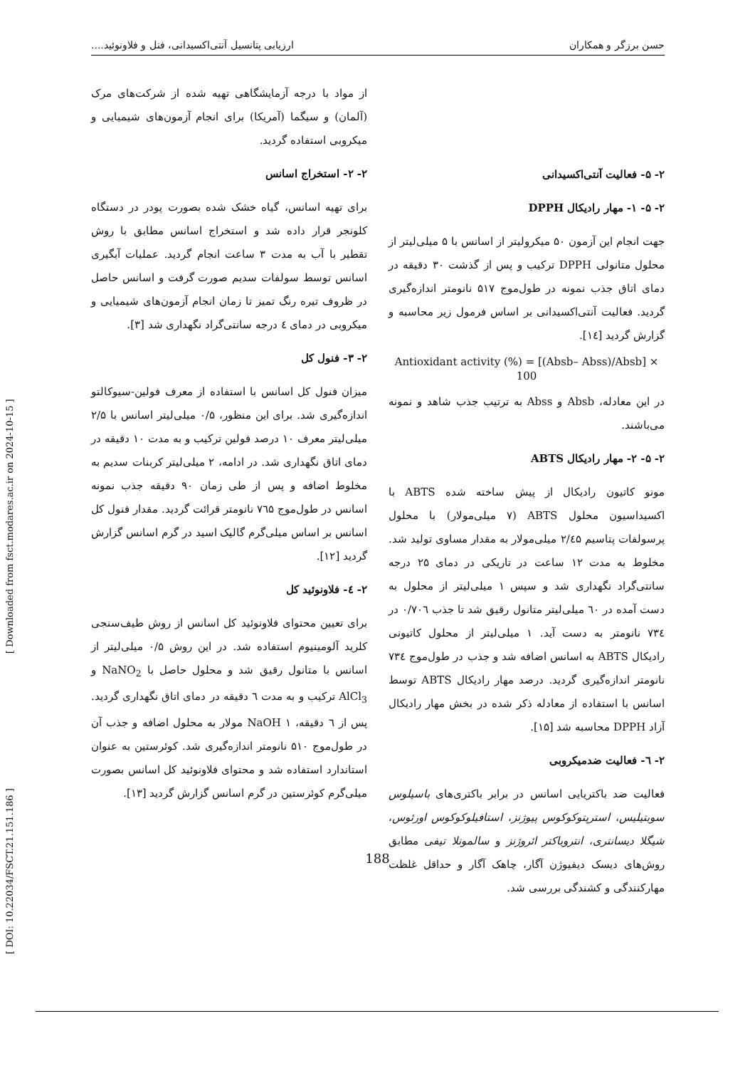حسن برزگر و همکاران ارزیابی پتانسیل آنتی‌اکسیدانی، فنل و فلاونوئید....
از مواد با درجه آزمایشگاهی تهیه شده از شرکت‌های مرک (آلمان) و سیگما (آمریکا) برای انجام آزمون‌های شیمیایی و میکروبی استفاده گردید.
۲- ۲- استخراج اسانس
برای تهیه اسانس، گیاه خشک شده بصورت پودر در دستگاه کلونجر قرار داده شد و استخراج اسانس مطابق با روش تقطیر با آب به مدت ۳ ساعت انجام گردید. عملیات آبگیری اسانس توسط سولفات سدیم صورت گرفت و اسانس حاصل در ظروف تیره رنگ تمیز تا زمان انجام آزمون‌های شیمیایی و میکروبی در دمای ٤ درجه سانتی‌گراد نگهداری شد [۳].
۲- ۳- فنول کل
میزان فنول کل اسانس با استفاده از معرف فولین-سیوکالتو اندازه‌گیری شد. برای این منظور، ۰/۵ میلی‌لیتر اسانس با ۲/۵ میلی‌لیتر معرف ۱۰ درصد فولین ترکیب و به مدت ۱۰ دقیقه در دمای اتاق نگهداری شد. در ادامه، ۲ میلی‌لیتر کربنات سدیم به مخلوط اضافه و پس از طی زمان ۹۰ دقیقه جذب نمونه اسانس در طول‌موج ۷٦۵ نانومتر قرائت گردید. مقدار فنول کل اسانس بر اساس میلی‌گرم گالیک اسید در گرم اسانس گزارش گردید [۱۲].
۲- ٤- فلاونوئید کل
برای تعیین محتوای فلاونوئید کل اسانس از روش طیف‌سنجی کلرید آلومینیوم استفاده شد. در این روش ۰/۵ میلی‌لیتر از اسانس با متانول رقیق شد و محلول حاصل با NaNO<sub>2</sub> و AlCl<sub>3</sub> ترکیب و به مدت ٦ دقیقه در دمای اتاق نگهداری گردید. پس از ٦ دقیقه، NaOH ۱ مولار به محلول اضافه و جذب آن در طول‌موج ۵۱۰ نانومتر اندازه‌گیری شد. کوئرستین به عنوان استاندارد استفاده شد و محتوای فلاونوئید کل اسانس بصورت میلی‌گرم کوئرستین در گرم اسانس گزارش گردید [۱۳].
۲- ۵- فعالیت آنتی‌اکسیدانی
۲- ۵- ۱- مهار رادیکال DPPH
جهت انجام این آزمون ۵۰ میکرولیتر از اسانس با ۵ میلی‌لیتر از محلول متانولی DPPH ترکیب و پس از گذشت ۳۰ دقیقه در دمای اتاق جذب نمونه در طول‌موج ۵۱۷ نانومتر اندازه‌گیری گردید. فعالیت آنتی‌اکسیدانی بر اساس فرمول زیر محاسبه و گزارش گردید [١٤].
Antioxidant activity (%) = [(Absb– Abss)/Absb] ×
100
در این معادله، Absb و Abss به ترتیب جذب شاهد و نمونه می‌باشند.
۲- ۵- ۲- مهار رادیکال ABTS
مونو کاتیون رادیکال از پیش ساخته شده ABTS با اکسیداسیون محلول ABTS (۷ میلی‌مولار) با محلول پرسولفات پتاسیم ۲/٤۵ میلی‌مولار به مقدار مساوی تولید شد. مخلوط به مدت ۱۲ ساعت در تاریکی در دمای ۲۵ درجه سانتی‌گراد نگهداری شد و سپس ۱ میلی‌لیتر از محلول به دست آمده در ٦۰ میلی‌لیتر متانول رقیق شد تا جذب ۰/۷۰٦ در ۷۳٤ نانومتر به دست آید. ۱ میلی‌لیتر از محلول کاتیونی رادیکال ABTS به اسانس اضافه شد و جذب در طول‌موج ۷۳٤ نانومتر اندازه‌گیری گردید. درصد مهار رادیکال ABTS توسط اسانس با استفاده از معادله ذکر شده در بخش مهار رادیکال آزاد DPPH محاسبه شد [۱۵].
۲- ٦- فعالیت ضدمیکروبی
فعالیت ضد باکتریایی اسانس در برابر باکتری‌های باسیلوس سوبتیلیس، استرپتوکوکوس پیوژنز، استافیلوکوکوس اورئوس، شیگلا دیسانتری، انتروباکتر ائروژنز و سالمونلا تیفی مطابق روش‌های دیسک دیفیوژن آگار، چاهک آگار و حداقل غلظت مهارکنندگی و کشندگی بررسی شد.
[ DOI: 10.22034/FSCT.21.151.186 ] [ Downloaded from fsct.modares.ac.ir on 2024-10-15 ]
188